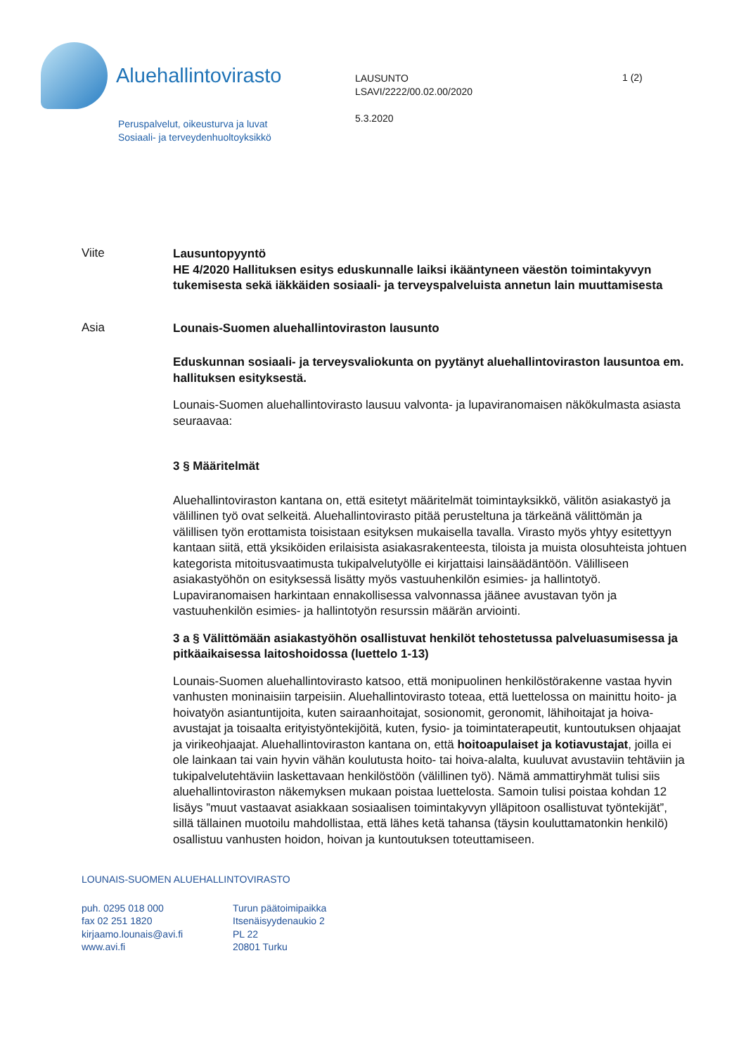Aluehallintovirasto
Peruspalvelut, oikeusturva ja luvat
Sosiaali- ja terveydenhuoltoyksikkö
LAUSUNTO
LSAVI/2222/00.02.00/2020
5.3.2020
1 (2)
Viite
Lausuntopyyntö
HE 4/2020 Hallituksen esitys eduskunnalle laiksi ikääntyneen väestön toimintakyvyn tukemisesta sekä iäkkäiden sosiaali- ja terveyspalveluista annetun lain muuttamisesta
Asia
Lounais-Suomen aluehallintoviraston lausunto
Eduskunnan sosiaali- ja terveysvaliokunta on pyytänyt aluehallintoviraston lausuntoa em. hallituksen esityksestä.
Lounais-Suomen aluehallintovirasto lausuu valvonta- ja lupaviranomaisen näkökulmasta asiasta seuraavaa:
3 § Määritelmät
Aluehallintoviraston kantana on, että esitetyt määritelmät toimintayksikkö, välitön asiakastyö ja välillinen työ ovat selkeitä. Aluehallintovirasto pitää perusteltuna ja tärkeänä välittömän ja välillisen työn erottamista toisistaan esityksen mukaisella tavalla. Virasto myös yhtyy esitettyyn kantaan siitä, että yksiköiden erilaisista asiakasrakenteesta, tiloista ja muista olosuhteista johtuen kategorista mitoitusvaatimusta tukipalvelutyölle ei kirjattaisi lainsäädäntöön. Välilliseen asiakastyöhön on esityksessä lisätty myös vastuuhenkilön esimies- ja hallintotyö. Lupaviranomaisen harkintaan ennakollisessa valvonnassa jäänee avustavan työn ja vastuuhenkilön esimies- ja hallintotyön resurssin määrän arviointi.
3 a § Välittömään asiakastyöhön osallistuvat henkilöt tehostetussa palveluasumisessa ja pitkäaikaisessa laitoshoidossa (luettelo 1-13)
Lounais-Suomen aluehallintovirasto katsoo, että monipuolinen henkilöstörakenne vastaa hyvin vanhusten moninaisiin tarpeisiin. Aluehallintovirasto toteaa, että luettelossa on mainittu hoito- ja hoivatyön asiantuntijoita, kuten sairaanhoitajat, sosionomit, geronomit, lähihoitajat ja hoiva-avustajat ja toisaalta erityistyöntekijöitä, kuten, fysio- ja toimintaterapeutit, kuntoutuksen ohjaajat ja virikeohjaajat. Aluehallintoviraston kantana on, että hoitoapulaiset ja kotiavustajat, joilla ei ole lainkaan tai vain hyvin vähän koulutusta hoito- tai hoiva-alalta, kuuluvat avustaviin tehtäviin ja tukipalvelutehtäviin laskettavaan henkilöstöön (välillinen työ). Nämä ammattiryhmät tulisi siis aluehallintoviraston näkemyksen mukaan poistaa luettelosta. Samoin tulisi poistaa kohdan 12 lisäys ”muut vastaavat asiakkaan sosiaalisen toimintakyvyn ylläpitoon osallistuvat työntekijät”, sillä tällainen muotoilu mahdollistaa, että lähes ketä tahansa (täysin kouluttamatonkin henkilö) osallistuu vanhusten hoidon, hoivan ja kuntoutuksen toteuttamiseen.
LOUNAIS-SUOMEN ALUEHALLINTOVIRASTO
puh. 0295 018 000
fax 02 251 1820
kirjaamo.lounais@avi.fi
www.avi.fi
Turun päätoimipaikka
Itsenäisyydenaukio 2
PL 22
20801 Turku